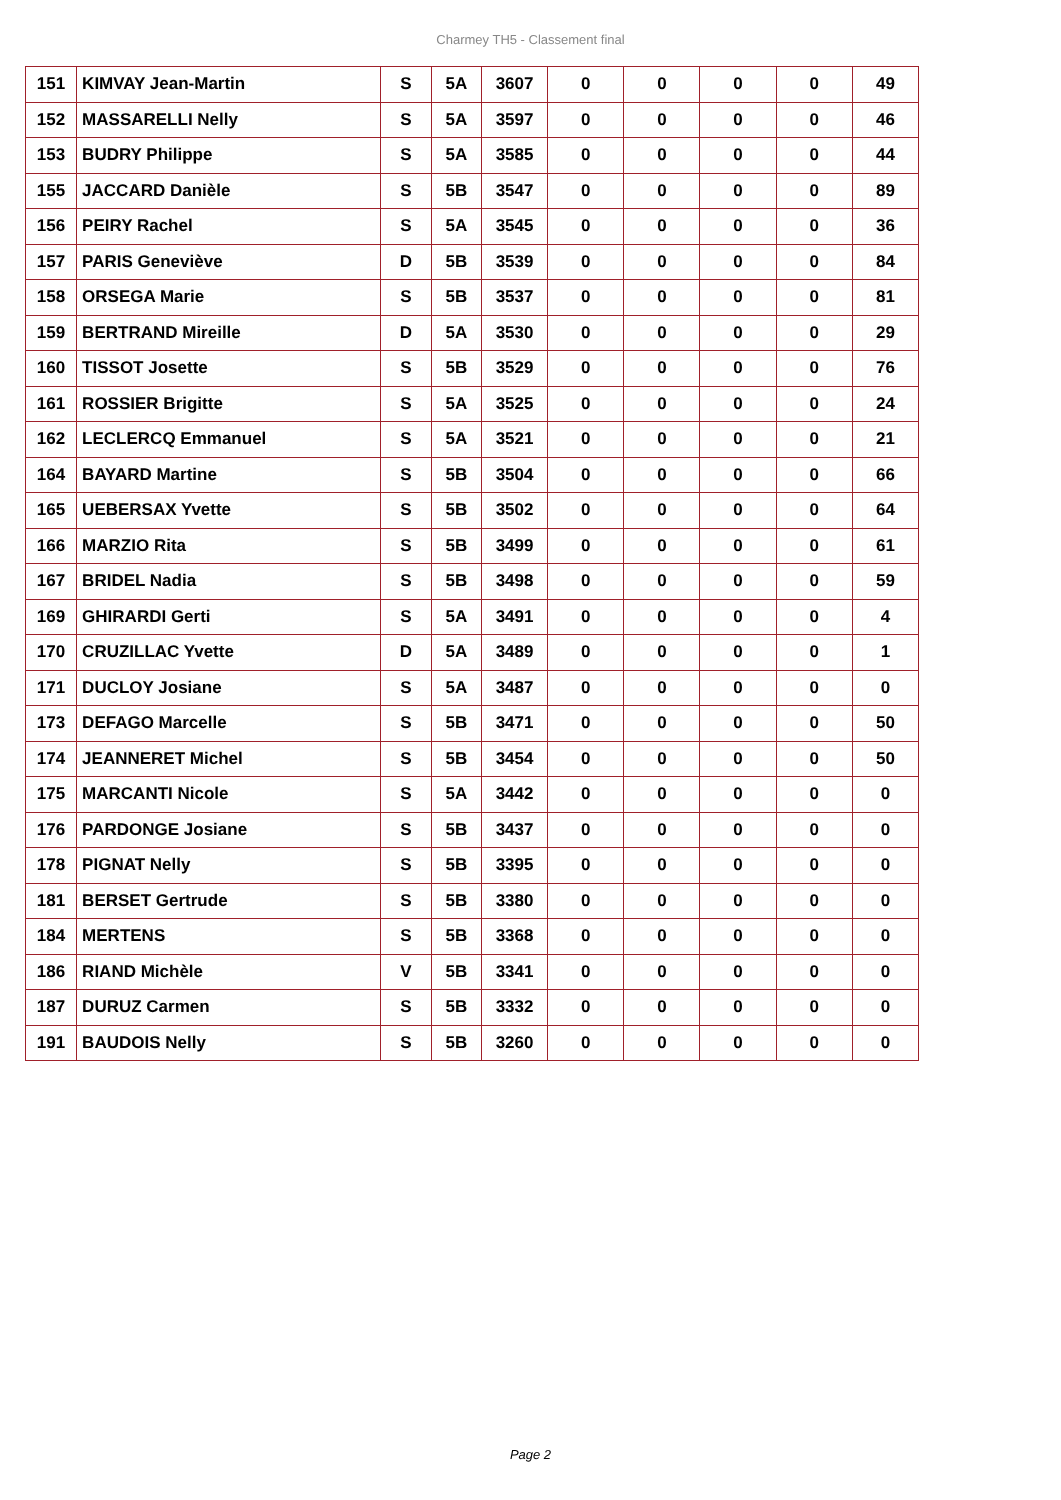Charmey TH5 - Classement final
| 151 | KIMVAY Jean-Martin | S | 5A | 3607 | 0 | 0 | 0 | 0 | 49 |
| 152 | MASSARELLI Nelly | S | 5A | 3597 | 0 | 0 | 0 | 0 | 46 |
| 153 | BUDRY Philippe | S | 5A | 3585 | 0 | 0 | 0 | 0 | 44 |
| 155 | JACCARD Danièle | S | 5B | 3547 | 0 | 0 | 0 | 0 | 89 |
| 156 | PEIRY Rachel | S | 5A | 3545 | 0 | 0 | 0 | 0 | 36 |
| 157 | PARIS Geneviève | D | 5B | 3539 | 0 | 0 | 0 | 0 | 84 |
| 158 | ORSEGA Marie | S | 5B | 3537 | 0 | 0 | 0 | 0 | 81 |
| 159 | BERTRAND Mireille | D | 5A | 3530 | 0 | 0 | 0 | 0 | 29 |
| 160 | TISSOT Josette | S | 5B | 3529 | 0 | 0 | 0 | 0 | 76 |
| 161 | ROSSIER Brigitte | S | 5A | 3525 | 0 | 0 | 0 | 0 | 24 |
| 162 | LECLERCQ Emmanuel | S | 5A | 3521 | 0 | 0 | 0 | 0 | 21 |
| 164 | BAYARD Martine | S | 5B | 3504 | 0 | 0 | 0 | 0 | 66 |
| 165 | UEBERSAX Yvette | S | 5B | 3502 | 0 | 0 | 0 | 0 | 64 |
| 166 | MARZIO Rita | S | 5B | 3499 | 0 | 0 | 0 | 0 | 61 |
| 167 | BRIDEL Nadia | S | 5B | 3498 | 0 | 0 | 0 | 0 | 59 |
| 169 | GHIRARDI Gerti | S | 5A | 3491 | 0 | 0 | 0 | 0 | 4 |
| 170 | CRUZILLAC Yvette | D | 5A | 3489 | 0 | 0 | 0 | 0 | 1 |
| 171 | DUCLOY Josiane | S | 5A | 3487 | 0 | 0 | 0 | 0 | 0 |
| 173 | DEFAGO Marcelle | S | 5B | 3471 | 0 | 0 | 0 | 0 | 50 |
| 174 | JEANNERET Michel | S | 5B | 3454 | 0 | 0 | 0 | 0 | 50 |
| 175 | MARCANTI Nicole | S | 5A | 3442 | 0 | 0 | 0 | 0 | 0 |
| 176 | PARDONGE Josiane | S | 5B | 3437 | 0 | 0 | 0 | 0 | 0 |
| 178 | PIGNAT Nelly | S | 5B | 3395 | 0 | 0 | 0 | 0 | 0 |
| 181 | BERSET Gertrude | S | 5B | 3380 | 0 | 0 | 0 | 0 | 0 |
| 184 | MERTENS | S | 5B | 3368 | 0 | 0 | 0 | 0 | 0 |
| 186 | RIAND Michèle | V | 5B | 3341 | 0 | 0 | 0 | 0 | 0 |
| 187 | DURUZ Carmen | S | 5B | 3332 | 0 | 0 | 0 | 0 | 0 |
| 191 | BAUDOIS Nelly | S | 5B | 3260 | 0 | 0 | 0 | 0 | 0 |
Page 2